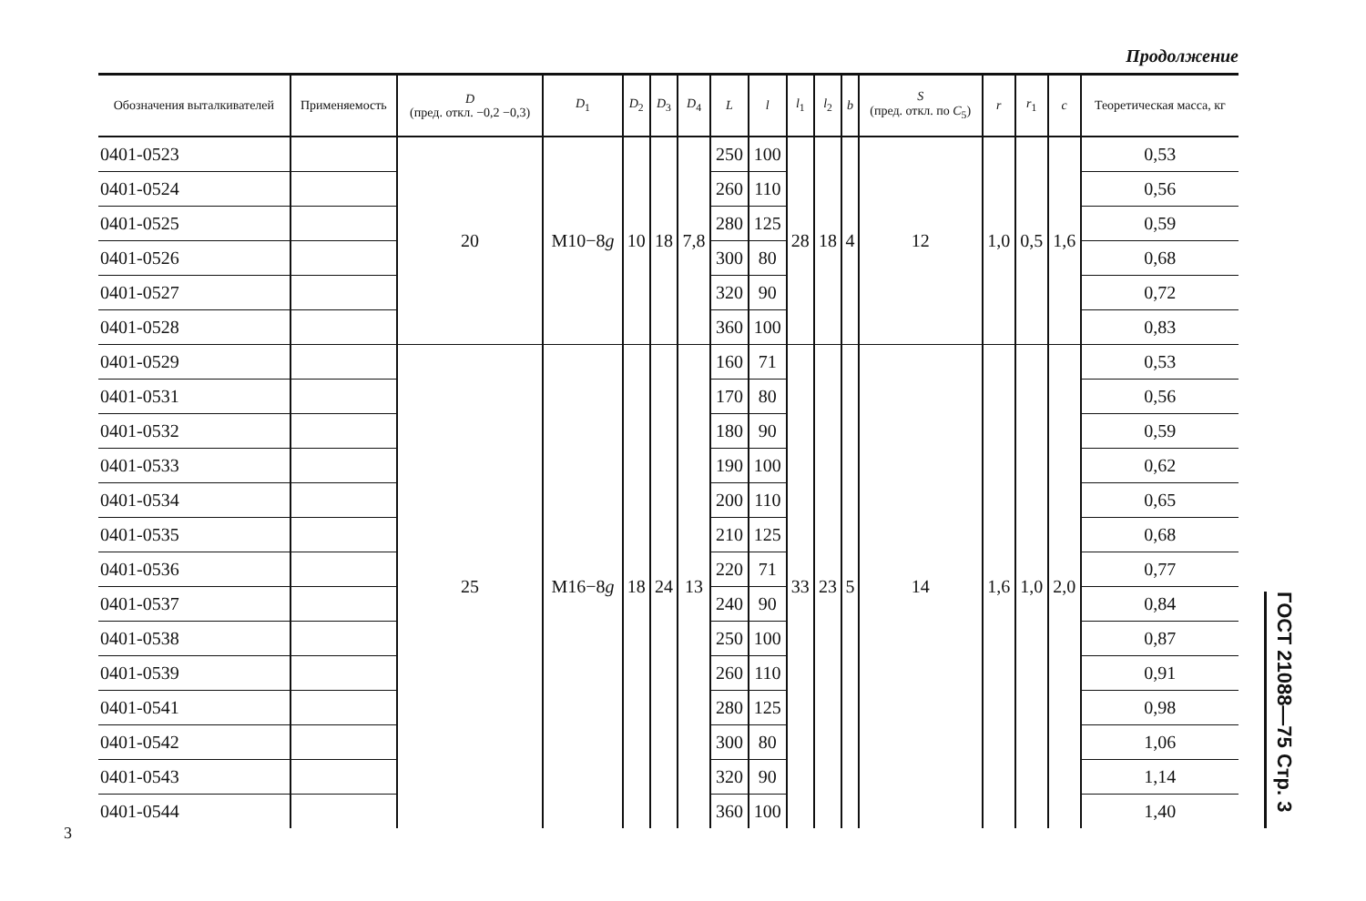Продолжение
| Обозначения выталкивателей | Применяемость | D (пред. откл. −0,2 −0,3) | D<sub>1</sub> | D<sub>2</sub> | D<sub>3</sub> | D<sub>4</sub> | L | l | l<sub>1</sub> | l<sub>2</sub> | b | S (пред. откл. по C<sub>5</sub>) | r | r<sub>1</sub> | c | Теоретическая масса, кг |
| --- | --- | --- | --- | --- | --- | --- | --- | --- | --- | --- | --- | --- | --- | --- | --- | --- |
| 0401-0523 | | 20 | M10−8 g | 10 | 18 | 7,8 | 250 | 100 | 28 | 18 | 4 | 12 | 1,0 | 0,5 | 1,6 | 0,53 |
| 0401-0524 | | | | | | | 260 | 110 | | | | | | | | 0,56 |
| 0401-0525 | | | | | | | 280 | 125 | | | | | | | | 0,59 |
| 0401-0526 | | | | | | | 300 | 80 | | | | | | | | 0,68 |
| 0401-0527 | | | | | | | 320 | 90 | | | | | | | | 0,72 |
| 0401-0528 | | | | | | | 360 | 100 | | | | | | | | 0,83 |
| 0401-0529 | | 25 | M16−8 g | 18 | 24 | 13 | 160 | 71 | 33 | 23 | 5 | 14 | 1,6 | 1,0 | 2,0 | 0,53 |
| 0401-0531 | | | | | | | 170 | 80 | | | | | | | | 0,56 |
| 0401-0532 | | | | | | | 180 | 90 | | | | | | | | 0,59 |
| 0401-0533 | | | | | | | 190 | 100 | | | | | | | | 0,62 |
| 0401-0534 | | | | | | | 200 | 110 | | | | | | | | 0,65 |
| 0401-0535 | | | | | | | 210 | 125 | | | | | | | | 0,68 |
| 0401-0536 | | | | | | | 220 | 71 | | | | | | | | 0,77 |
| 0401-0537 | | | | | | | 240 | 90 | | | | | | | | 0,84 |
| 0401-0538 | | | | | | | 250 | 100 | | | | | | | | 0,87 |
| 0401-0539 | | | | | | | 260 | 110 | | | | | | | | 0,91 |
| 0401-0541 | | | | | | | 280 | 125 | | | | | | | | 0,98 |
| 0401-0542 | | | | | | | 300 | 80 | | | | | | | | 1,06 |
| 0401-0543 | | | | | | | 320 | 90 | | | | | | | | 1,14 |
| 0401-0544 | | | | | | | 360 | 100 | | | | | | | | 1,40 |
ГОСТ 21088—75 Стр. 3
3